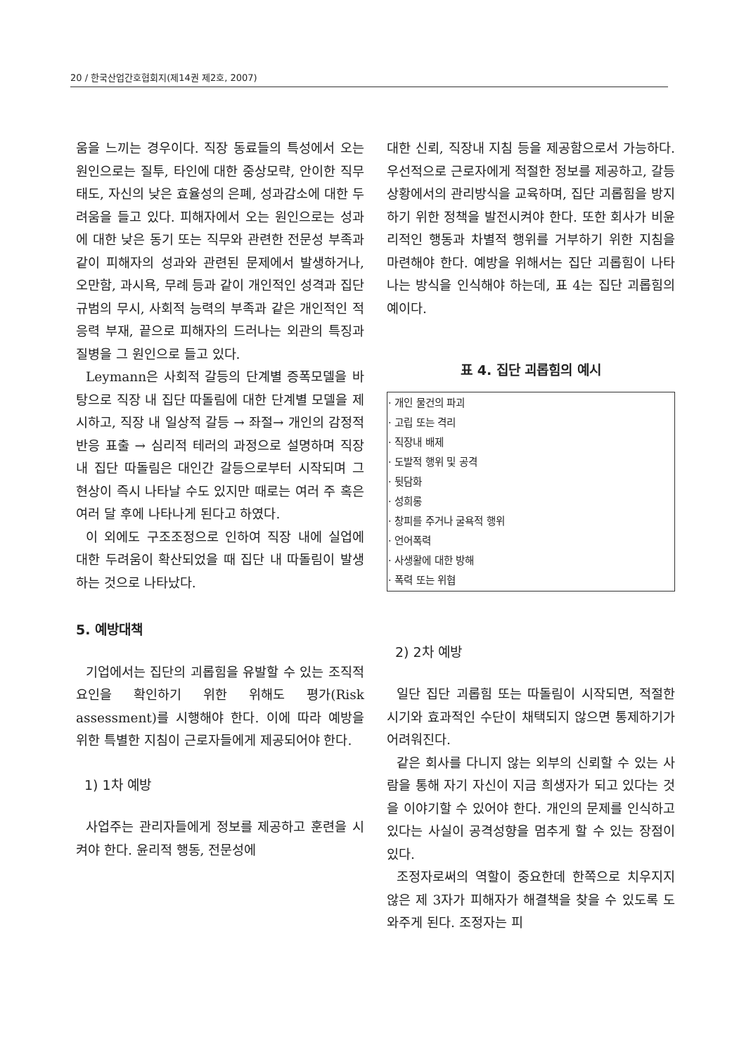20 / 한국산업간호협회지(제14권 제2호, 2007)
움을 느끼는 경우이다. 직장 동료들의 특성에서 오는 원인으로는 질투, 타인에 대한 중상모략, 안이한 직무태도, 자신의 낮은 효율성의 은폐, 성과감소에 대한 두려움을 들고 있다. 피해자에서 오는 원인으로는 성과에 대한 낮은 동기 또는 직무와 관련한 전문성 부족과 같이 피해자의 성과와 관련된 문제에서 발생하거나, 오만함, 과시욕, 무례 등과 같이 개인적인 성격과 집단 규범의 무시, 사회적 능력의 부족과 같은 개인적인 적응력 부재, 끝으로 피해자의 드러나는 외관의 특징과 질병을 그 원인으로 들고 있다.
Leymann은 사회적 갈등의 단계별 증폭모델을 바탕으로 직장 내 집단 따돌림에 대한 단계별 모델을 제시하고, 직장 내 일상적 갈등 → 좌절→ 개인의 감정적 반응 표출 → 심리적 테러의 과정으로 설명하며 직장내 집단 따돌림은 대인간 갈등으로부터 시작되며 그 현상이 즉시 나타날 수도 있지만 때로는 여러 주 혹은 여러 달 후에 나타나게 된다고 하였다.
이 외에도 구조조정으로 인하여 직장 내에 실업에 대한 두려움이 확산되었을 때 집단 내 따돌림이 발생하는 것으로 나타났다.
5. 예방대책
기업에서는 집단의 괴롭힘을 유발할 수 있는 조직적 요인을 확인하기 위한 위해도 평가(Risk assessment)를 시행해야 한다. 이에 따라 예방을 위한 특별한 지침이 근로자들에게 제공되어야 한다.
1) 1차 예방
사업주는 관리자들에게 정보를 제공하고 훈련을 시켜야 한다. 윤리적 행동, 전문성에
대한 신뢰, 직장내 지침 등을 제공함으로서 가능하다. 우선적으로 근로자에게 적절한 정보를 제공하고, 갈등상황에서의 관리방식을 교육하며, 집단 괴롭힘을 방지하기 위한 정책을 발전시켜야 한다. 또한 회사가 비윤리적인 행동과 차별적 행위를 거부하기 위한 지침을 마련해야 한다. 예방을 위해서는 집단 괴롭힘이 나타나는 방식을 인식해야 하는데, 표 4는 집단 괴롭힘의 예이다.
표 4. 집단 괴롭힘의 예시
| · 개인 물건의 파괴 · 고립 또는 격리 · 직장내 배제 · 도발적 행위 및 공격 · 뒷담화 · 성희롱 · 창피를 주거나 굴욕적 행위 · 언어폭력 · 사생활에 대한 방해 · 폭력 또는 위협 |
2) 2차 예방
일단 집단 괴롭힘 또는 따돌림이 시작되면, 적절한 시기와 효과적인 수단이 채택되지 않으면 통제하기가 어려워진다.
같은 회사를 다니지 않는 외부의 신뢰할 수 있는 사람을 통해 자기 자신이 지금 희생자가 되고 있다는 것을 이야기할 수 있어야 한다. 개인의 문제를 인식하고 있다는 사실이 공격성향을 멈추게 할 수 있는 장점이 있다.
조정자로써의 역할이 중요한데 한쪽으로 치우지지 않은 제 3자가 피해자가 해결책을 찾을 수 있도록 도와주게 된다. 조정자는 피